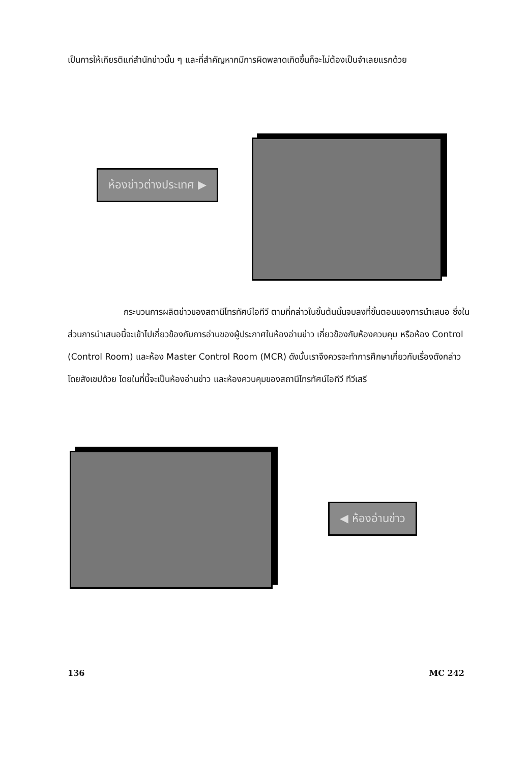เป็นการให้เกียรติแก่สำนักข่าวนั้น ๆ และที่สำคัญหากมีการผิดพลาดเกิดขึ้นก็จะไม่ต้องเป็นจำเลยแรกด้วย
ห้องข่าวต่างประเทศ ▶
กระบวนการผลิตข่าวของสถานีโทรทัศน์ไอทีวี ตามที่กล่าวในขั้นต้นนั้นจบลงที่ขั้นตอนของการนำเสนอ ซึ่งในส่วนการนำเสนอนี้จะเข้าไปเกี่ยวข้องกับการอ่านของผู้ประกาศในห้องอ่านข่าว เกี่ยวข้องกับห้องควบคุม หรือห้อง Control (Control Room) และห้อง Master Control Room (MCR) ดังนั้นเราจึงควรจะทำการศึกษาเกี่ยวกับเรื่องดังกล่าวโดยสังเขปด้วย โดยในที่นี้จะเป็นห้องอ่านข่าว และห้องควบคุมของสถานีโทรทัศน์ไอทีวี ทีวีเสรี
◀ ห้องอ่านข่าว
136 MC 242